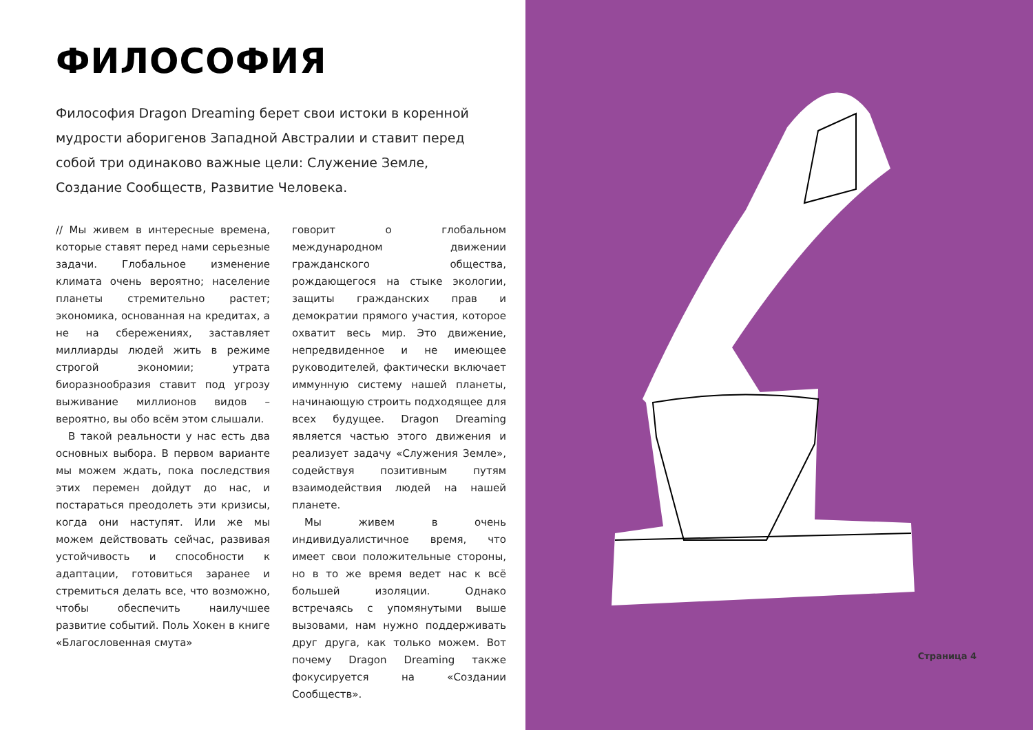ФИЛОСОФИЯ
Философия Dragon Dreaming берет свои истоки в коренной мудрости аборигенов Западной Австралии и ставит перед собой три одинаково важные цели: Служение Земле, Создание Сообществ, Развитие Человека.
// Мы живем в интересные времена, которые ставят перед нами серьезные задачи. Глобальное изменение климата очень вероятно; население планеты стремительно растет; экономика, основанная на кредитах, а не на сбережениях, заставляет миллиарды людей жить в режиме строгой экономии; утрата биоразнообразия ставит под угрозу выживание миллионов видов – вероятно, вы обо всём этом слышали.
В такой реальности у нас есть два основных выбора. В первом варианте мы можем ждать, пока последствия этих перемен дойдут до нас, и постараться преодолеть эти кризисы, когда они наступят. Или же мы можем действовать сейчас, развивая устойчивость и способности к адаптации, готовиться заранее и стремиться делать все, что возможно, чтобы обеспечить наилучшее развитие событий. Поль Хокен в книге «Благословенная смута»
говорит о глобальном международном движении гражданского общества, рождающегося на стыке экологии, защиты гражданских прав и демократии прямого участия, которое охватит весь мир. Это движение, непредвиденное и не имеющее руководителей, фактически включает иммунную систему нашей планеты, начинающую строить подходящее для всех будущее. Dragon Dreaming является частью этого движения и реализует задачу «Служения Земле», содействуя позитивным путям взаимодействия людей на нашей планете.
Мы живем в очень индивидуалистичное время, что имеет свои положительные стороны, но в то же время ведет нас к всё большей изоляции. Однако встречаясь с упомянутыми выше вызовами, нам нужно поддерживать друг друга, как только можем. Вот почему Dragon Dreaming также фокусируется на «Создании Сообществ».
Страница 4